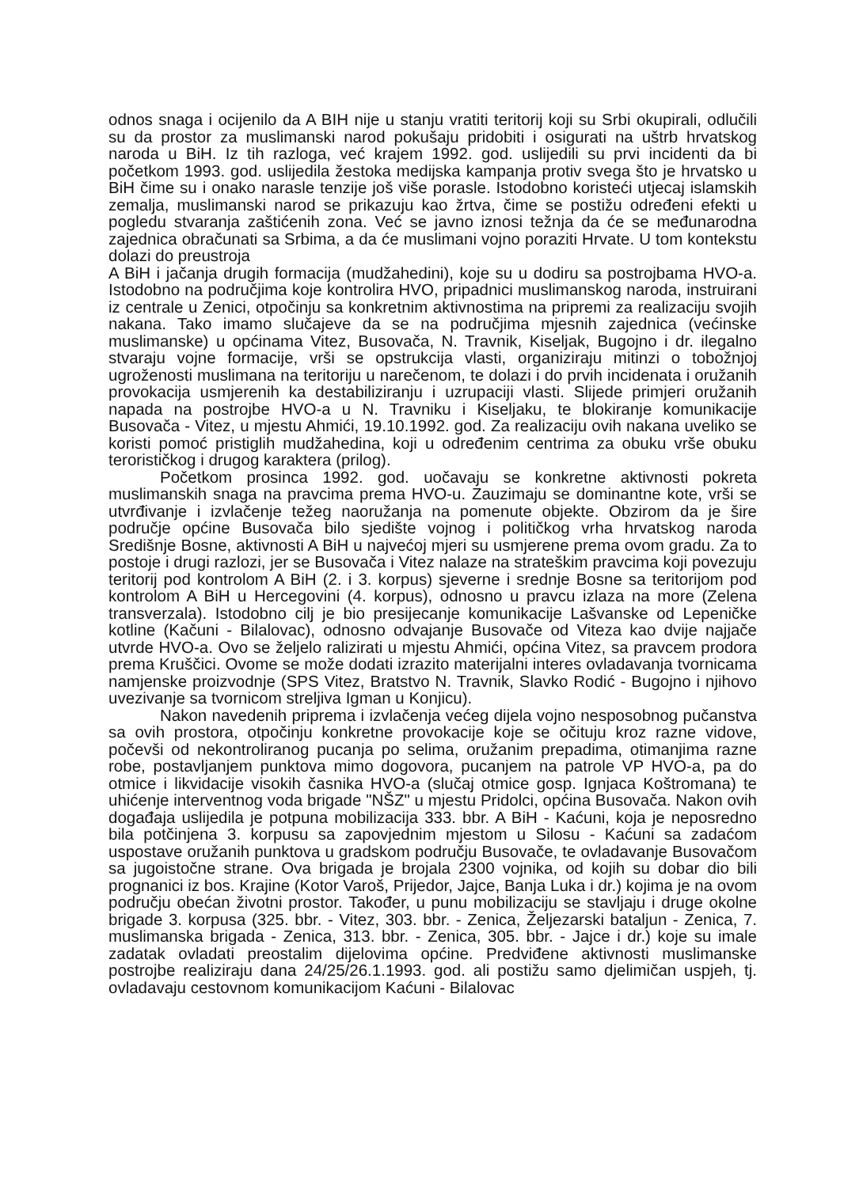odnos snaga i ocijenilo da A BIH nije u stanju vratiti teritorij koji su Srbi okupirali, odlučili su da prostor za muslimanski narod pokušaju pridobiti i osigurati na uštrb hrvatskog naroda u BiH. Iz tih razloga, već krajem 1992. god. uslijedili su prvi incidenti da bi početkom 1993. god. uslijedila žestoka medijska kampanja protiv svega što je hrvatsko u BiH čime su i onako narasle tenzije još više porasle. Istodobno koristeći utjecaj islamskih zemalja, muslimanski narod se prikazuju kao žrtva, čime se postižu određeni efekti u pogledu stvaranja zaštićenih zona. Već se javno iznosi težnja da će se međunarodna zajednica obračunati sa Srbima, a da će muslimani vojno poraziti Hrvate. U tom kontekstu dolazi do preustroja
A BiH i jačanja drugih formacija (mudžahedini), koje su u dodiru sa postrojbama HVO-a. Istodobno na područjima koje kontrolira HVO, pripadnici muslimanskog naroda, instruirani iz centrale u Zenici, otpočinju sa konkretnim aktivnostima na pripremi za realizaciju svojih nakana. Tako imamo slučajeve da se na područjima mjesnih zajednica (većinske muslimanske) u općinama Vitez, Busovača, N. Travnik, Kiseljak, Bugojno i dr. ilegalno stvaraju vojne formacije, vrši se opstrukcija vlasti, organiziraju mitinzi o tobožnjoj ugroženosti muslimana na teritoriju u narečenom, te dolazi i do prvih incidenata i oružanih provokacija usmjerenih ka destabiliziranju i uzrupaciji vlasti. Slijede primjeri oružanih napada na postrojbe HVO-a u N. Travniku i Kiseljaku, te blokiranje komunikacije Busovača - Vitez, u mjestu Ahmići, 19.10.1992. god. Za realizaciju ovih nakana uveliko se koristi pomoć pristiglih mudžahedina, koji u određenim centrima za obuku vrše obuku terorističkog i drugog karaktera (prilog).
Početkom prosinca 1992. god. uočavaju se konkretne aktivnosti pokreta muslimanskih snaga na pravcima prema HVO-u. Zauzimaju se dominantne kote, vrši se utvrđivanje i izvlačenje težeg naoružanja na pomenute objekte. Obzirom da je šire područje općine Busovača bilo sjedište vojnog i političkog vrha hrvatskog naroda Središnje Bosne, aktivnosti A BiH u najvećoj mjeri su usmjerene prema ovom gradu. Za to postoje i drugi razlozi, jer se Busovača i Vitez nalaze na strateškim pravcima koji povezuju teritorij pod kontrolom A BiH (2. i 3. korpus) sjeverne i srednje Bosne sa teritorijom pod kontrolom A BiH u Hercegovini (4. korpus), odnosno u pravcu izlaza na more (Zelena transverzala). Istodobno cilj je bio presijecanje komunikacije Lašvanske od Lepeničke kotline (Kačuni - Bilalovac), odnosno odvajanje Busovače od Viteza kao dvije najjače utvrde HVO-a. Ovo se željelo ralizirati u mjestu Ahmići, općina Vitez, sa pravcem prodora prema Kruščici. Ovome se može dodati izrazito materijalni interes ovladavanja tvornicama namjenske proizvodnje (SPS Vitez, Bratstvo N. Travnik, Slavko Rodić - Bugojno i njihovo uvezivanje sa tvornicom streljiva Igman u Konjicu).
Nakon navedenih priprema i izvlačenja većeg dijela vojno nesposobnog pučanstva sa ovih prostora, otpočinju konkretne provokacije koje se očituju kroz razne vidove, počevši od nekontroliranog pucanja po selima, oružanim prepadima, otimanjima razne robe, postavljanjem punktova mimo dogovora, pucanjem na patrole VP HVO-a, pa do otmice i likvidacije visokih časnika HVO-a (slučaj otmice gosp. Ignjaca Koštromana) te uhićenje interventnog voda brigade "NŠZ" u mjestu Pridolci, općina Busovača. Nakon ovih događaja uslijedila je potpuna mobilizacija 333. bbr. A BiH - Kaćuni, koja je neposredno bila potčinjena 3. korpusu sa zapovjednim mjestom u Silosu - Kaćuni sa zadaćom uspostave oružanih punktova u gradskom području Busovače, te ovladavanje Busovačom sa jugoistočne strane. Ova brigada je brojala 2300 vojnika, od kojih su dobar dio bili prognanici iz bos. Krajine (Kotor Varoš, Prijedor, Jajce, Banja Luka i dr.) kojima je na ovom području obećan životni prostor. Također, u punu mobilizaciju se stavljaju i druge okolne brigade 3. korpusa (325. bbr. - Vitez, 303. bbr. - Zenica, Željezarski bataljun - Zenica, 7. muslimanska brigada - Zenica, 313. bbr. - Zenica, 305. bbr. - Jajce i dr.) koje su imale zadatak ovladati preostalim dijelovima općine. Predviđene aktivnosti muslimanske postrojbe realiziraju dana 24/25/26.1.1993. god. ali postižu samo djelimičan uspjeh, tj. ovladavaju cestovnom komunikacijom Kaćuni - Bilalovac